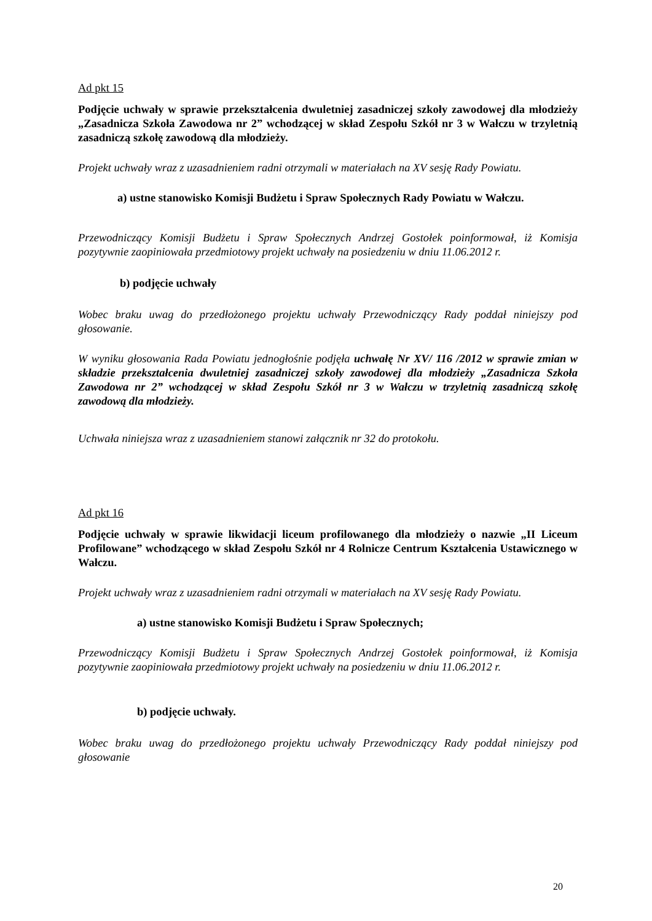Ad pkt 15
Podjęcie uchwały w sprawie przekształcenia dwuletniej zasadniczej szkoły zawodowej dla młodzieży „Zasadnicza Szkoła Zawodowa nr 2” wchodzącej w skład Zespołu Szkół nr 3 w Wałczu w trzyletnią zasadniczą szkołę zawodową dla młodzieży.
Projekt uchwały wraz z uzasadnieniem radni otrzymali w materiałach na XV sesję Rady Powiatu.
a) ustne stanowisko Komisji Budżetu i Spraw Społecznych Rady Powiatu w Wałczu.
Przewodniczący Komisji Budżetu i Spraw Społecznych Andrzej Gostołek poinformował, iż Komisja pozytywnie zaopiniowała przedmiotowy projekt uchwały na posiedzeniu w dniu 11.06.2012 r.
b) podjęcie uchwały
Wobec braku uwag do przedłożonego projektu uchwały Przewodniczący Rady poddał niniejszy pod głosowanie.
W wyniku głosowania Rada Powiatu jednogłośnie podjęła uchwałę Nr XV/ 116 /2012 w sprawie zmian w składzie przekształcenia dwuletniej zasadniczej szkoły zawodowej dla młodzieży „Zasadnicza Szkoła Zawodowa nr 2” wchodzącej w skład Zespołu Szkół nr 3 w Wałczu w trzyletnią zasadniczą szkołę zawodową dla młodzieży.
Uchwała niniejsza wraz z uzasadnieniem stanowi załącznik nr 32 do protokołu.
Ad pkt 16
Podjęcie uchwały w sprawie likwidacji liceum profilowanego dla młodzieży o nazwie „II Liceum Profilowane” wchodzącego w skład Zespołu Szkół nr 4 Rolnicze Centrum Kształcenia Ustawicznego w Wałczu.
Projekt uchwały wraz z uzasadnieniem radni otrzymali w materiałach na XV sesję Rady Powiatu.
a) ustne stanowisko Komisji Budżetu i Spraw Społecznych;
Przewodniczący Komisji Budżetu i Spraw Społecznych Andrzej Gostołek poinformował, iż Komisja pozytywnie zaopiniowała przedmiotowy projekt uchwały na posiedzeniu w dniu 11.06.2012 r.
b) podjęcie uchwały.
Wobec braku uwag do przedłożonego projektu uchwały Przewodniczący Rady poddał niniejszy pod głosowanie
20